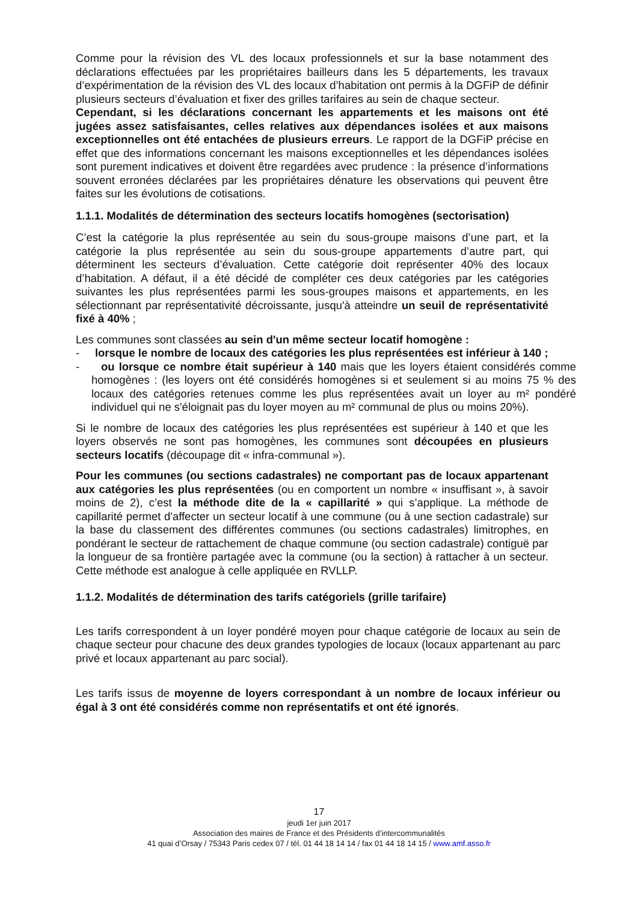Comme pour la révision des VL des locaux professionnels et sur la base notamment des déclarations effectuées par les propriétaires bailleurs dans les 5 départements, les travaux d’expérimentation de la révision des VL des locaux d’habitation ont permis à la DGFiP de définir plusieurs secteurs d’évaluation et fixer des grilles tarifaires au sein de chaque secteur.
Cependant, si les déclarations concernant les appartements et les maisons ont été jugées assez satisfaisantes, celles relatives aux dépendances isolées et aux maisons exceptionnelles ont été entachées de plusieurs erreurs. Le rapport de la DGFiP précise en effet que des informations concernant les maisons exceptionnelles et les dépendances isolées sont purement indicatives et doivent être regardées avec prudence : la présence d’informations souvent erronées déclarées par les propriétaires dénature les observations qui peuvent être faites sur les évolutions de cotisations.
1.1.1. Modalités de détermination des secteurs locatifs homogènes (sectorisation)
C’est la catégorie la plus représentée au sein du sous-groupe maisons d’une part, et la catégorie la plus représentée au sein du sous-groupe appartements d’autre part, qui déterminent les secteurs d’évaluation. Cette catégorie doit représenter 40% des locaux d’habitation. A défaut, il a été décidé de compléter ces deux catégories par les catégories suivantes les plus représentées parmi les sous-groupes maisons et appartements, en les sélectionnant par représentativité décroissante, jusqu'à atteindre un seuil de représentativité fixé à 40% ;
Les communes sont classées au sein d'un même secteur locatif homogène :
- lorsque le nombre de locaux des catégories les plus représentées est inférieur à 140 ;
- ou lorsque ce nombre était supérieur à 140 mais que les loyers étaient considérés comme homogènes : (les loyers ont été considérés homogènes si et seulement si au moins 75 % des locaux des catégories retenues comme les plus représentées avait un loyer au m² pondéré individuel qui ne s'éloignait pas du loyer moyen au m² communal de plus ou moins 20%).
Si le nombre de locaux des catégories les plus représentées est supérieur à 140 et que les loyers observés ne sont pas homogènes, les communes sont découpées en plusieurs secteurs locatifs (découpage dit « infra-communal »).
Pour les communes (ou sections cadastrales) ne comportant pas de locaux appartenant aux catégories les plus représentées (ou en comportent un nombre « insuffisant », à savoir moins de 2), c’est la méthode dite de la « capillarité » qui s’applique. La méthode de capillarité permet d'affecter un secteur locatif à une commune (ou à une section cadastrale) sur la base du classement des différentes communes (ou sections cadastrales) limitrophes, en pondérant le secteur de rattachement de chaque commune (ou section cadastrale) contiguë par la longueur de sa frontière partagée avec la commune (ou la section) à rattacher à un secteur. Cette méthode est analogue à celle appliquée en RVLLP.
1.1.2. Modalités de détermination des tarifs catégoriels (grille tarifaire)
Les tarifs correspondent à un loyer pondéré moyen pour chaque catégorie de locaux au sein de chaque secteur pour chacune des deux grandes typologies de locaux (locaux appartenant au parc privé et locaux appartenant au parc social).
Les tarifs issus de moyenne de loyers correspondant à un nombre de locaux inférieur ou égal à 3 ont été considérés comme non représentatifs et ont été ignorés.
17
jeudi 1er juin 2017
Association des maires de France et des Présidents d’intercommunalités
41 quai d’Orsay / 75343 Paris cedex 07 / tél. 01 44 18 14 14 / fax 01 44 18 14 15 / www.amf.asso.fr